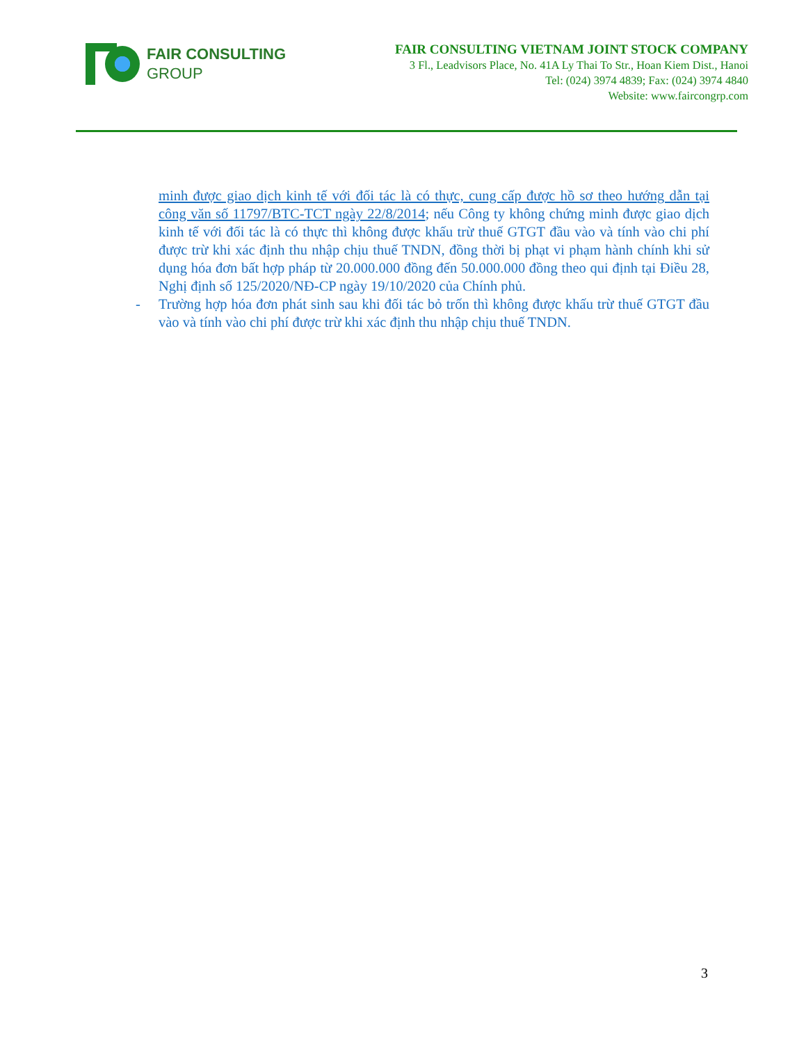FAIR CONSULTING
GROUP
FAIR CONSULTING VIETNAM JOINT STOCK COMPANY
3 Fl., Leadvisors Place, No. 41A Ly Thai To Str., Hoan Kiem Dist., Hanoi
Tel: (024) 3974 4839; Fax: (024) 3974 4840
Website: www.faircongrp.com
minh được giao dịch kinh tế với đối tác là có thực, cung cấp được hồ sơ theo hướng dẫn tại công văn số 11797/BTC-TCT ngày 22/8/2014; nếu Công ty không chứng minh được giao dịch kinh tế với đối tác là có thực thì không được khấu trừ thuế GTGT đầu vào và tính vào chi phí được trừ khi xác định thu nhập chịu thuế TNDN, đồng thời bị phạt vi phạm hành chính khi sử dụng hóa đơn bất hợp pháp từ 20.000.000 đồng đến 50.000.000 đồng theo qui định tại Điều 28, Nghị định số 125/2020/NĐ-CP ngày 19/10/2020 của Chính phủ.
- Trường hợp hóa đơn phát sinh sau khi đối tác bỏ trốn thì không được khấu trừ thuế GTGT đầu vào và tính vào chi phí được trừ khi xác định thu nhập chịu thuế TNDN.
3